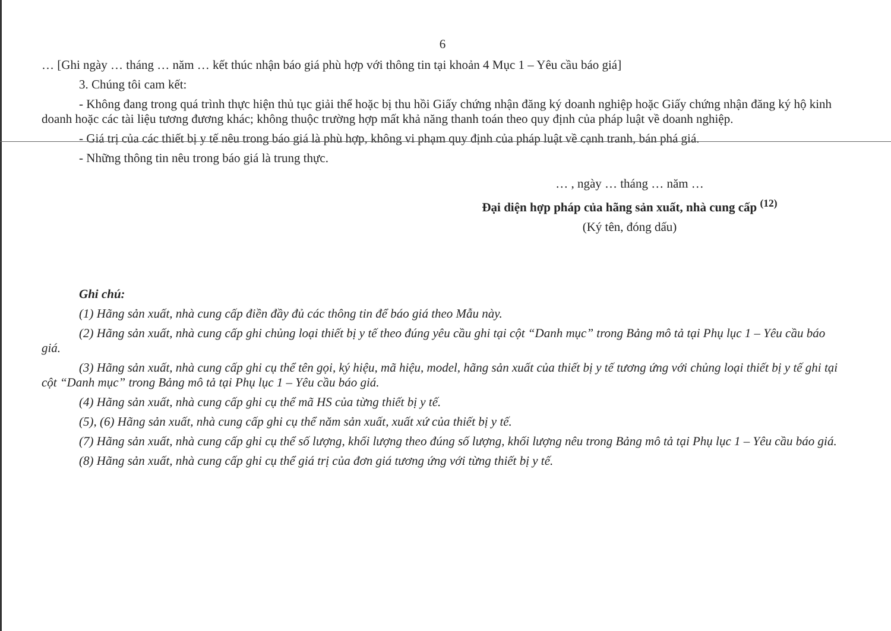6
… [Ghi ngày … tháng … năm … kết thúc nhận báo giá phù hợp với thông tin tại khoản 4 Mục 1 – Yêu cầu báo giá]
3. Chúng tôi cam kết:
- Không đang trong quá trình thực hiện thủ tục giải thể hoặc bị thu hồi Giấy chứng nhận đăng ký doanh nghiệp hoặc Giấy chứng nhận đăng ký hộ kinh doanh hoặc các tài liệu tương đương khác; không thuộc trường hợp mất khả năng thanh toán theo quy định của pháp luật về doanh nghiệp.
- Giá trị của các thiết bị y tế nêu trong báo giá là phù hợp, không vi phạm quy định của pháp luật về cạnh tranh, bán phá giá.
- Những thông tin nêu trong báo giá là trung thực.
… , ngày … tháng … năm …
Đại diện hợp pháp của hãng sản xuất, nhà cung cấp <sup>(12)</sup>
(Ký tên, đóng dấu)
Ghi chú:
(1) Hãng sản xuất, nhà cung cấp điền đầy đủ các thông tin để báo giá theo Mẫu này.
(2) Hãng sản xuất, nhà cung cấp ghi chủng loại thiết bị y tế theo đúng yêu cầu ghi tại cột “Danh mục” trong Bảng mô tả tại Phụ lục 1 – Yêu cầu báo giá.
(3) Hãng sản xuất, nhà cung cấp ghi cụ thể tên gọi, ký hiệu, mã hiệu, model, hãng sản xuất của thiết bị y tế tương ứng với chủng loại thiết bị y tế ghi tại cột “Danh mục” trong Bảng mô tả tại Phụ lục 1 – Yêu cầu báo giá.
(4) Hãng sản xuất, nhà cung cấp ghi cụ thể mã HS của từng thiết bị y tế.
(5), (6) Hãng sản xuất, nhà cung cấp ghi cụ thể năm sản xuất, xuất xứ của thiết bị y tế.
(7) Hãng sản xuất, nhà cung cấp ghi cụ thể số lượng, khối lượng theo đúng số lượng, khối lượng nêu trong Bảng mô tả tại Phụ lục 1 – Yêu cầu báo giá.
(8) Hãng sản xuất, nhà cung cấp ghi cụ thể giá trị của đơn giá tương ứng với từng thiết bị y tế.